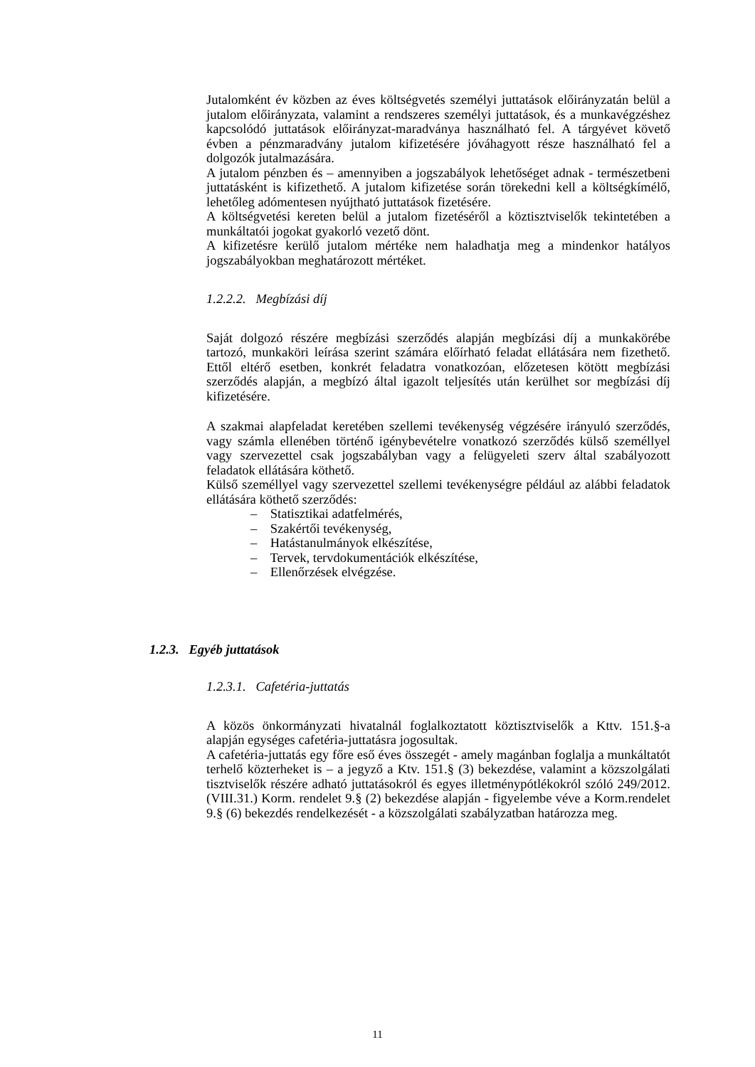Jutalomként év közben az éves költségvetés személyi juttatások előirányzatán belül a jutalom előirányzata, valamint a rendszeres személyi juttatások, és a munkavégzéshez kapcsolódó juttatások előirányzat-maradványa használható fel. A tárgyévet követő évben a pénzmaradvány jutalom kifizetésére jóváhagyott része használható fel a dolgozók jutalmazására.
A jutalom pénzben és – amennyiben a jogszabályok lehetőséget adnak - természetbeni juttatásként is kifizethető. A jutalom kifizetése során törekedni kell a költségkímélő, lehetőleg adómentesen nyújtható juttatások fizetésére.
A költségvetési kereten belül a jutalom fizetéséről a köztisztviselők tekintetében a munkáltatói jogokat gyakorló vezető dönt.
A kifizetésre kerülő jutalom mértéke nem haladhatja meg a mindenkor hatályos jogszabályokban meghatározott mértéket.
1.2.2.2. Megbízási díj
Saját dolgozó részére megbízási szerződés alapján megbízási díj a munkakörébe tartozó, munkaköri leírása szerint számára előírható feladat ellátására nem fizethető. Ettől eltérő esetben, konkrét feladatra vonatkozóan, előzetesen kötött megbízási szerződés alapján, a megbízó által igazolt teljesítés után kerülhet sor megbízási díj kifizetésére.
A szakmai alapfeladat keretében szellemi tevékenység végzésére irányuló szerződés, vagy számla ellenében történő igénybevételre vonatkozó szerződés külső személlyel vagy szervezettel csak jogszabályban vagy a felügyeleti szerv által szabályozott feladatok ellátására köthető.
Külső személlyel vagy szervezettel szellemi tevékenységre például az alábbi feladatok ellátására köthető szerződés:
– Statisztikai adatfelmérés,
– Szakértői tevékenység,
– Hatástanulmányok elkészítése,
– Tervek, tervdokumentációk elkészítése,
– Ellenőrzések elvégzése.
1.2.3. Egyéb juttatások
1.2.3.1. Cafetéria-juttatás
A közös önkormányzati hivatalnál foglalkoztatott köztisztviselők a Kttv. 151.§-a alapján egységes cafetéria-juttatásra jogosultak.
A cafetéria-juttatás egy főre eső éves összegét - amely magánban foglalja a munkáltatót terhelő közterheket is – a jegyző a Ktv. 151.§ (3) bekezdése, valamint a közszolgálati tisztviselők részére adható juttatásokról és egyes illetménypótlékokról szóló 249/2012. (VIII.31.) Korm. rendelet 9.§ (2) bekezdése alapján - figyelembe véve a Korm.rendelet 9.§ (6) bekezdés rendelkezését - a közszolgálati szabályzatban határozza meg.
11